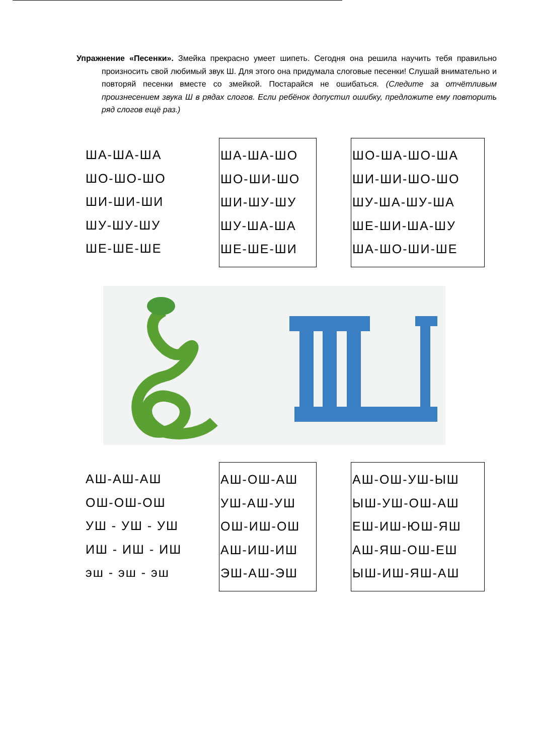Упражнение «Песенки». Змейка прекрасно умеет шипеть. Сегодня она решила научить тебя правильно произносить свой любимый звук Ш. Для этого она придумала слоговые песенки! Слушай внимательно и повторяй песенки вместе со змейкой. Постарайся не ошибаться. (Следите за отчётливым произнесением звука Ш в рядах слогов. Если ребёнок допустил ошибку, предложите ему повторить ряд слогов ещё раз.)
ША-ША-ША
ШО-ШО-ШО
ШИ-ШИ-ШИ
ШУ-ШУ-ШУ
ШЕ-ШЕ-ШЕ
ША-ША-ШО
ШО-ШИ-ШО
ШИ-ШУ-ШУ
ШУ-ША-ША
ШЕ-ШЕ-ШИ
ШО-ША-ШО-ША
ШИ-ШИ-ШО-ШО
ШУ-ША-ШУ-ША
ШЕ-ШИ-ША-ШУ
ША-ШО-ШИ-ШЕ
АШ-АШ-АШ
ОШ-ОШ-ОШ
УШ - УШ - УШ
ИШ - ИШ - ИШ
эш - эш - эш
АШ-ОШ-АШ
УШ-АШ-УШ
ОШ-ИШ-ОШ
АШ-ИШ-ИШ
ЭШ-АШ-ЭШ
АШ-ОШ-УШ-ЫШ
ЫШ-УШ-ОШ-АШ
ЕШ-ИШ-ЮШ-ЯШ
АШ-ЯШ-ОШ-ЕШ
ЫШ-ИШ-ЯШ-АШ